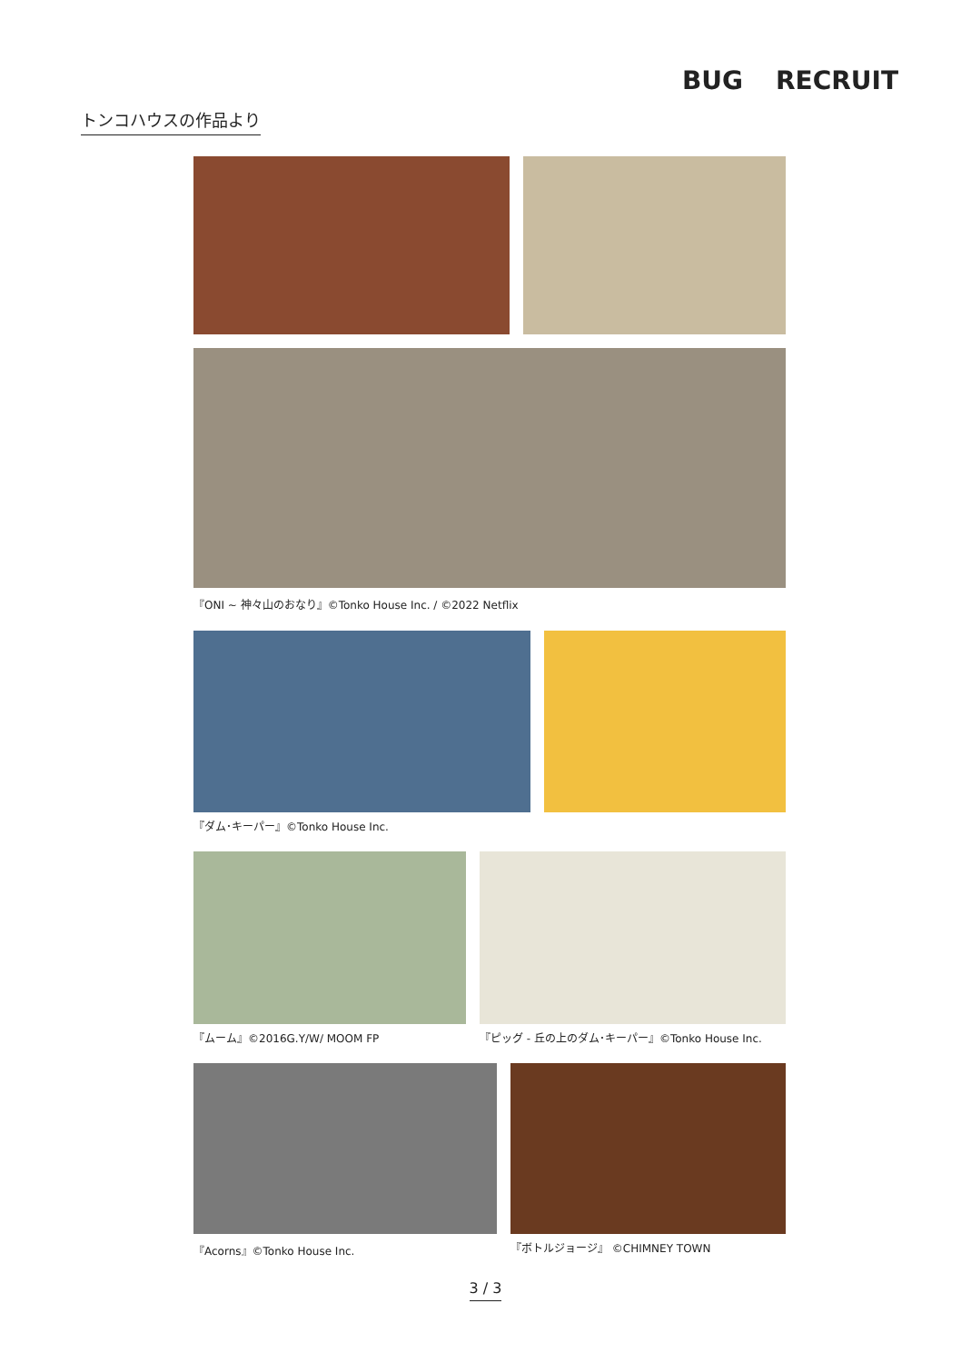BUG RECRUIT
トンコハウスの作品より
『ONI ~ 神々山のおなり』©Tonko House Inc. / ©2022 Netflix
『ダム･キーパー』©Tonko House Inc.
『ムーム』©2016G.Y/W/ MOOM FP 『ピッグ - 丘の上のダム･キーパー』©Tonko House Inc.
『Acorns』©Tonko House Inc. 『ボトルジョージ』 ©CHIMNEY TOWN
3 / 3